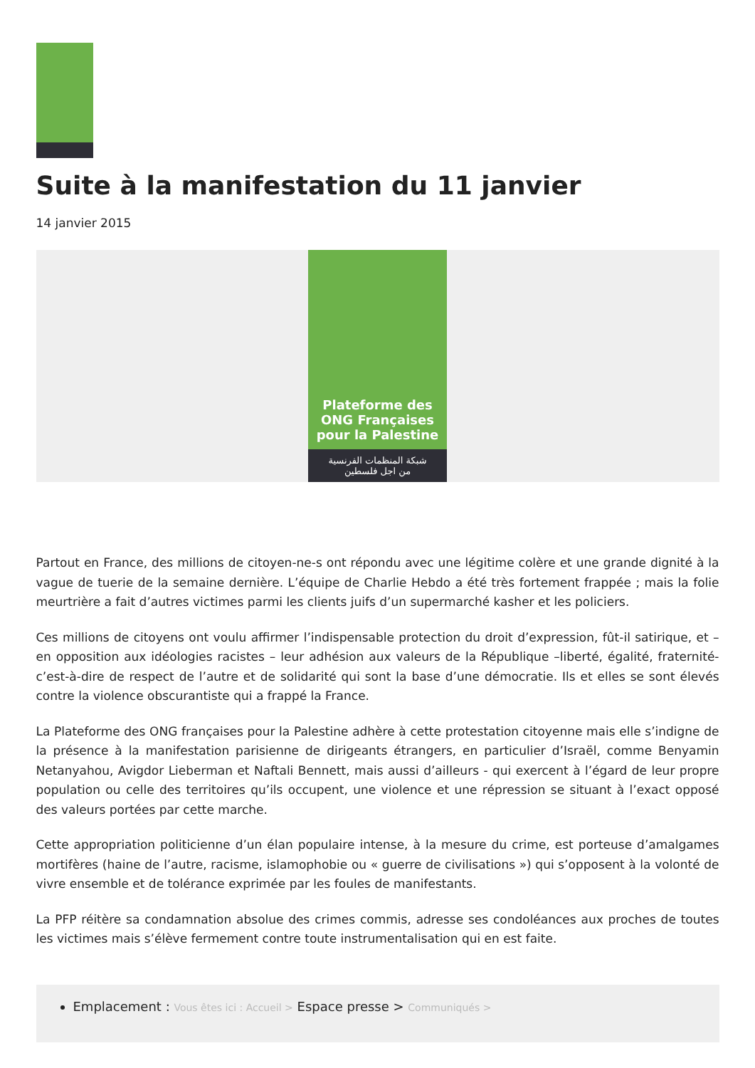Suite à la manifestation du 11 janvier
14 janvier 2015
Plateforme des
ONG Françaises
pour la Palestine
شبكة المنظمات الفرنسية
من اجل فلسطين
Partout en France, des millions de citoyen-ne-s ont répondu avec une légitime colère et une grande dignité à la vague de tuerie de la semaine dernière. L’équipe de Charlie Hebdo a été très fortement frappée ; mais la folie meurtrière a fait d’autres victimes parmi les clients juifs d’un supermarché kasher et les policiers.
Ces millions de citoyens ont voulu affirmer l’indispensable protection du droit d’expression, fût-il satirique, et – en opposition aux idéologies racistes – leur adhésion aux valeurs de la République –liberté, égalité, fraternité- c’est-à-dire de respect de l’autre et de solidarité qui sont la base d’une démocratie. Ils et elles se sont élevés contre la violence obscurantiste qui a frappé la France.
La Plateforme des ONG françaises pour la Palestine adhère à cette protestation citoyenne mais elle s’indigne de la présence à la manifestation parisienne de dirigeants étrangers, en particulier d’Israël, comme Benyamin Netanyahou, Avigdor Lieberman et Naftali Bennett, mais aussi d’ailleurs - qui exercent à l’égard de leur propre population ou celle des territoires qu’ils occupent, une violence et une répression se situant à l’exact opposé des valeurs portées par cette marche.
Cette appropriation politicienne d’un élan populaire intense, à la mesure du crime, est porteuse d’amalgames mortifères (haine de l’autre, racisme, islamophobie ou « guerre de civilisations ») qui s’opposent à la volonté de vivre ensemble et de tolérance exprimée par les foules de manifestants.
La PFP réitère sa condamnation absolue des crimes commis, adresse ses condoléances aux proches de toutes les victimes mais s’élève fermement contre toute instrumentalisation qui en est faite.
Emplacement : Vous êtes ici : Accueil > Espace presse > Communiqués >